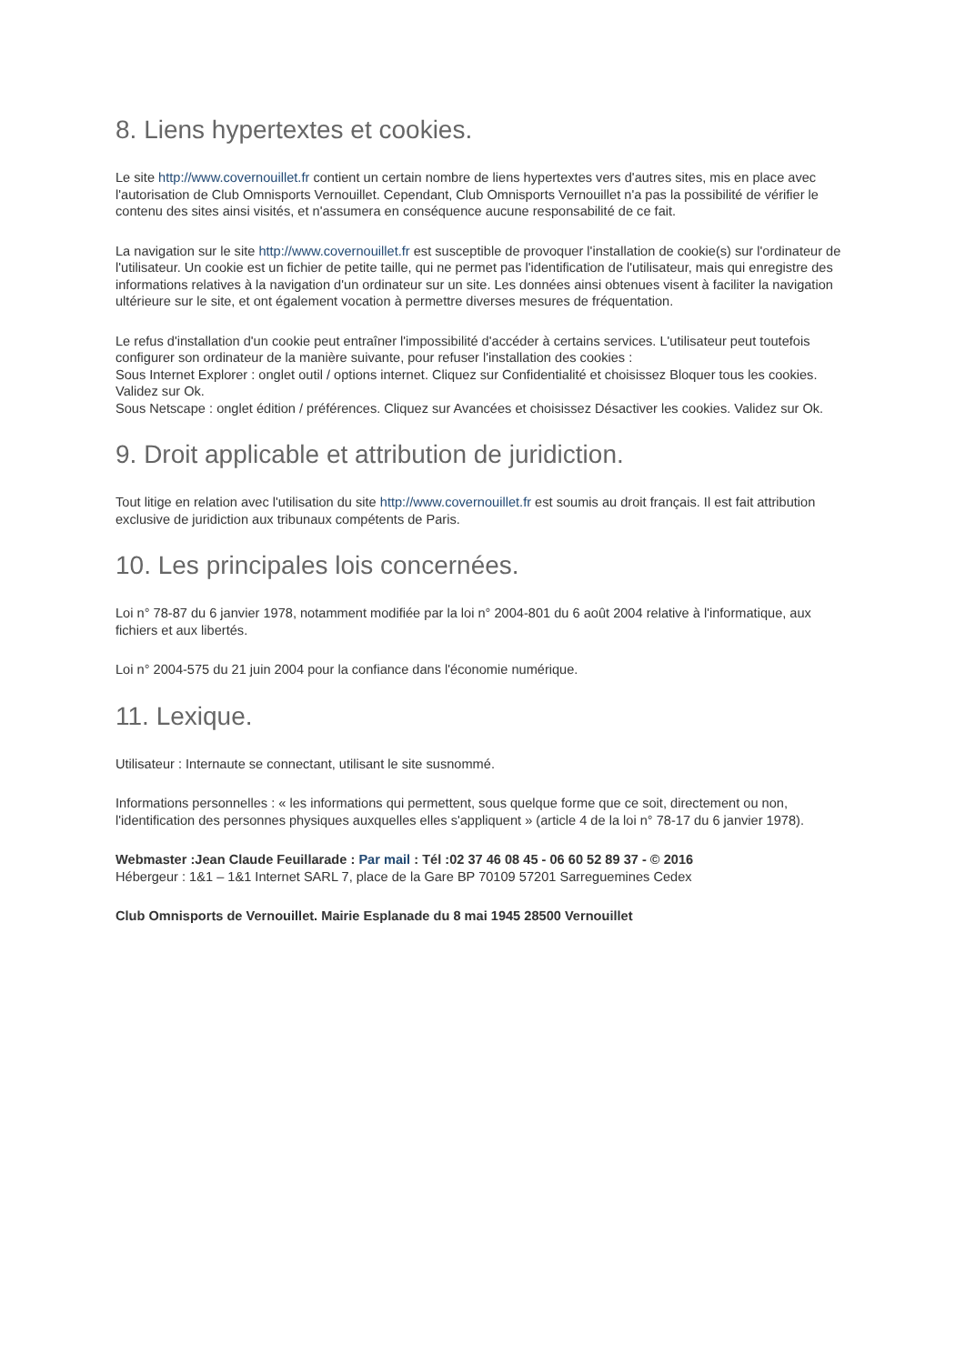8. Liens hypertextes et cookies.
Le site http://www.covernouillet.fr contient un certain nombre de liens hypertextes vers d'autres sites, mis en place avec l'autorisation de Club Omnisports Vernouillet. Cependant, Club Omnisports Vernouillet n'a pas la possibilité de vérifier le contenu des sites ainsi visités, et n'assumera en conséquence aucune responsabilité de ce fait.
La navigation sur le site http://www.covernouillet.fr est susceptible de provoquer l'installation de cookie(s) sur l'ordinateur de l'utilisateur. Un cookie est un fichier de petite taille, qui ne permet pas l'identification de l'utilisateur, mais qui enregistre des informations relatives à la navigation d'un ordinateur sur un site. Les données ainsi obtenues visent à faciliter la navigation ultérieure sur le site, et ont également vocation à permettre diverses mesures de fréquentation.
Le refus d'installation d'un cookie peut entraîner l'impossibilité d'accéder à certains services. L'utilisateur peut toutefois configurer son ordinateur de la manière suivante, pour refuser l'installation des cookies :
Sous Internet Explorer : onglet outil / options internet. Cliquez sur Confidentialité et choisissez Bloquer tous les cookies. Validez sur Ok.
Sous Netscape : onglet édition / préférences. Cliquez sur Avancées et choisissez Désactiver les cookies. Validez sur Ok.
9. Droit applicable et attribution de juridiction.
Tout litige en relation avec l'utilisation du site http://www.covernouillet.fr est soumis au droit français. Il est fait attribution exclusive de juridiction aux tribunaux compétents de Paris.
10. Les principales lois concernées.
Loi n° 78-87 du 6 janvier 1978, notamment modifiée par la loi n° 2004-801 du 6 août 2004 relative à l'informatique, aux fichiers et aux libertés.
Loi n° 2004-575 du 21 juin 2004 pour la confiance dans l'économie numérique.
11. Lexique.
Utilisateur : Internaute se connectant, utilisant le site susnommé.
Informations personnelles : « les informations qui permettent, sous quelque forme que ce soit, directement ou non, l'identification des personnes physiques auxquelles elles s'appliquent » (article 4 de la loi n° 78-17 du 6 janvier 1978).
Webmaster :Jean Claude Feuillarade : Par mail : Tél :02 37 46 08 45 - 06 60 52 89 37 - © 2016
Hébergeur : 1&1 – 1&1 Internet SARL 7, place de la Gare BP 70109 57201 Sarreguemines Cedex
Club Omnisports de Vernouillet. Mairie Esplanade du 8 mai 1945 28500 Vernouillet